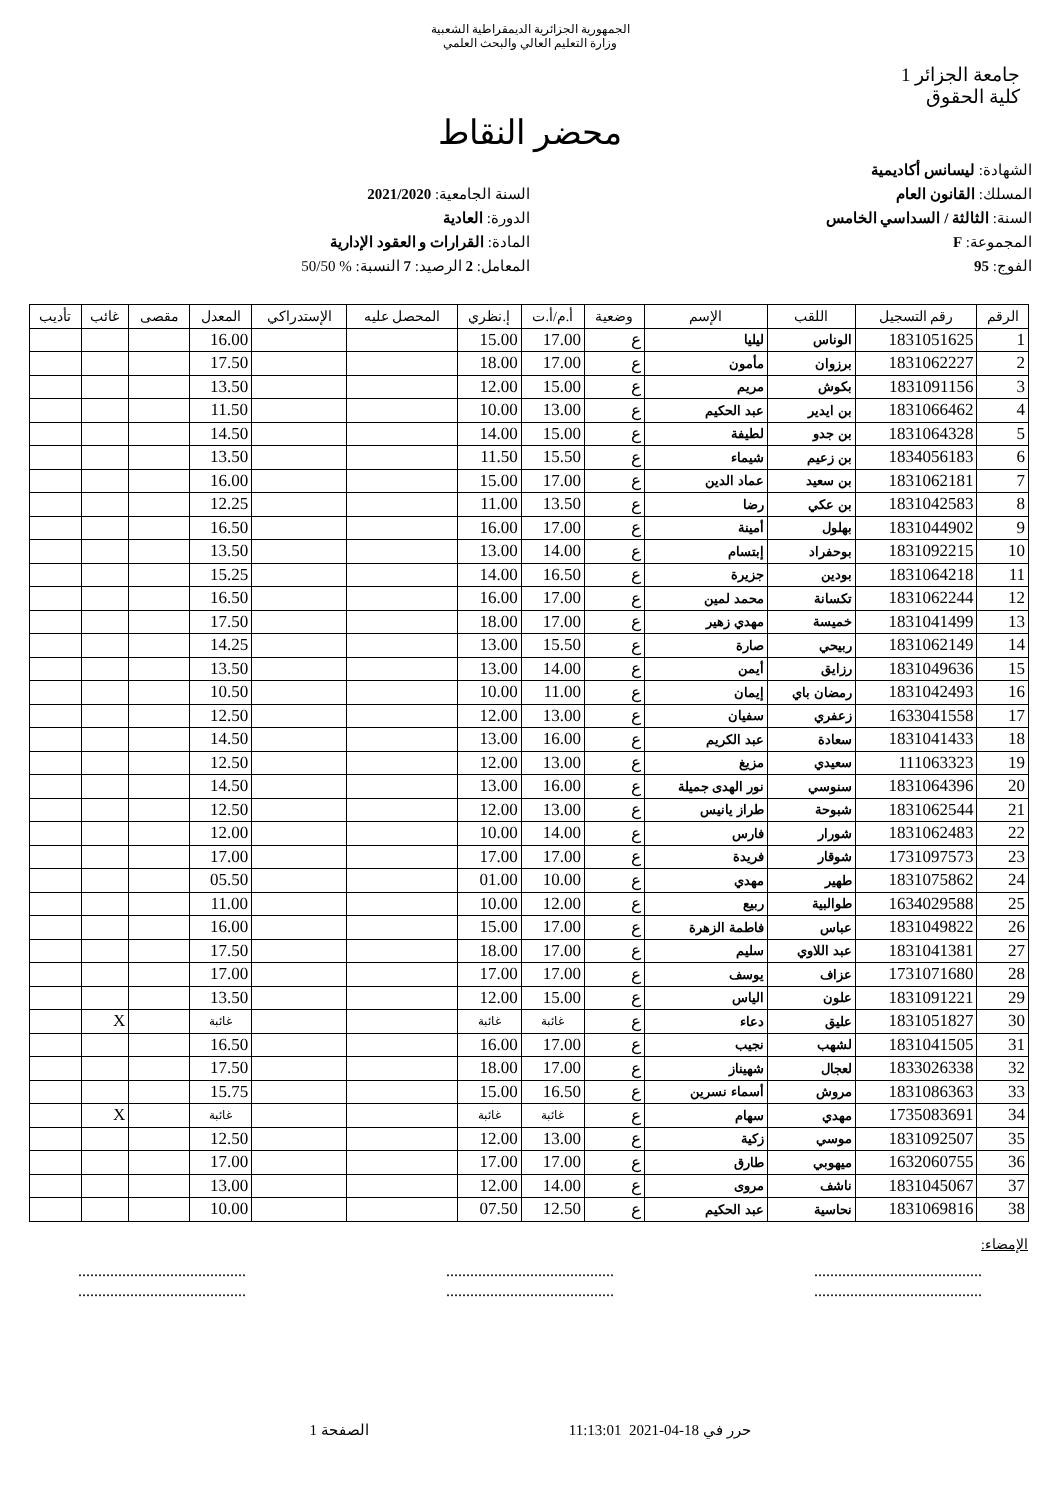الجمهورية الجزائرية الديمقراطية الشعبية
وزارة التعليم العالي والبحث العلمي
جامعة الجزائر 1
كلية الحقوق
محضر النقاط
الشهادة: ليسانس أكاديمية
المسلك: القانون العام
السنة: الثالثة / السداسي الخامس
المجموعة: F
الفوج: 95
السنة الجامعية: 2021/2020
الدورة: العادية
المادة: القرارات و العقود الإدارية
المعامل: 2 الرصيد: 7 النسبة: % 50/50
| الرقم | رقم التسجيل | اللقب | الإسم | وضعية | أ.م/أ.ت | إ.نظري | المحصل عليه | الإستدراكي | المعدل | مقصى | غائب | تأديب |
| --- | --- | --- | --- | --- | --- | --- | --- | --- | --- | --- | --- | --- |
| 1 | 1831051625 | الوناس | ليليا | ع | 17.00 | 15.00 | | | 16.00 | | | |
| 2 | 1831062227 | برزوان | مأمون | ع | 17.00 | 18.00 | | | 17.50 | | | |
| 3 | 1831091156 | بكوش | مريم | ع | 15.00 | 12.00 | | | 13.50 | | | |
| 4 | 1831066462 | بن ايدير | عبد الحكيم | ع | 13.00 | 10.00 | | | 11.50 | | | |
| 5 | 1831064328 | بن جدو | لطيفة | ع | 15.00 | 14.00 | | | 14.50 | | | |
| 6 | 1834056183 | بن زعيم | شيماء | ع | 15.50 | 11.50 | | | 13.50 | | | |
| 7 | 1831062181 | بن سعيد | عماد الدين | ع | 17.00 | 15.00 | | | 16.00 | | | |
| 8 | 1831042583 | بن عكي | رضا | ع | 13.50 | 11.00 | | | 12.25 | | | |
| 9 | 1831044902 | بهلول | أمينة | ع | 17.00 | 16.00 | | | 16.50 | | | |
| 10 | 1831092215 | بوحفراد | إبتسام | ع | 14.00 | 13.00 | | | 13.50 | | | |
| 11 | 1831064218 | بودين | جزيرة | ع | 16.50 | 14.00 | | | 15.25 | | | |
| 12 | 1831062244 | تكسانة | محمد لمين | ع | 17.00 | 16.00 | | | 16.50 | | | |
| 13 | 1831041499 | خميسة | مهدي زهير | ع | 17.00 | 18.00 | | | 17.50 | | | |
| 14 | 1831062149 | ربيحي | صارة | ع | 15.50 | 13.00 | | | 14.25 | | | |
| 15 | 1831049636 | رزايق | أيمن | ع | 14.00 | 13.00 | | | 13.50 | | | |
| 16 | 1831042493 | رمضان باي | إيمان | ع | 11.00 | 10.00 | | | 10.50 | | | |
| 17 | 1633041558 | زعفري | سفيان | ع | 13.00 | 12.00 | | | 12.50 | | | |
| 18 | 1831041433 | سعادة | عبد الكريم | ع | 16.00 | 13.00 | | | 14.50 | | | |
| 19 | 111063323 | سعيدي | مزيغ | ع | 13.00 | 12.00 | | | 12.50 | | | |
| 20 | 1831064396 | سنوسي | نور الهدى جميلة | ع | 16.00 | 13.00 | | | 14.50 | | | |
| 21 | 1831062544 | شبوحة | طراز يانيس | ع | 13.00 | 12.00 | | | 12.50 | | | |
| 22 | 1831062483 | شورار | فارس | ع | 14.00 | 10.00 | | | 12.00 | | | |
| 23 | 1731097573 | شوقار | فريدة | ع | 17.00 | 17.00 | | | 17.00 | | | |
| 24 | 1831075862 | طهير | مهدي | ع | 10.00 | 01.00 | | | 05.50 | | | |
| 25 | 1634029588 | طوالبية | ربيع | ع | 12.00 | 10.00 | | | 11.00 | | | |
| 26 | 1831049822 | عباس | فاطمة الزهرة | ع | 17.00 | 15.00 | | | 16.00 | | | |
| 27 | 1831041381 | عبد اللاوي | سليم | ع | 17.00 | 18.00 | | | 17.50 | | | |
| 28 | 1731071680 | عزاف | يوسف | ع | 17.00 | 17.00 | | | 17.00 | | | |
| 29 | 1831091221 | علون | الياس | ع | 15.00 | 12.00 | | | 13.50 | | | |
| 30 | 1831051827 | عليق | دعاء | ع | غائبة | غائبة | | | غائبة | | X | |
| 31 | 1831041505 | لشهب | نجيب | ع | 17.00 | 16.00 | | | 16.50 | | | |
| 32 | 1833026338 | لعجال | شهيناز | ع | 17.00 | 18.00 | | | 17.50 | | | |
| 33 | 1831086363 | مروش | أسماء نسرين | ع | 16.50 | 15.00 | | | 15.75 | | | |
| 34 | 1735083691 | مهدي | سهام | ع | غائبة | غائبة | | | غائبة | | X | |
| 35 | 1831092507 | موسي | زكية | ع | 13.00 | 12.00 | | | 12.50 | | | |
| 36 | 1632060755 | ميهوبي | طارق | ع | 17.00 | 17.00 | | | 17.00 | | | |
| 37 | 1831045067 | ناشف | مروى | ع | 14.00 | 12.00 | | | 13.00 | | | |
| 38 | 1831069816 | نحاسية | عبد الحكيم | ع | 12.50 | 07.50 | | | 10.00 | | | |
الإمضاء:
..........................................
....................................................................................
....................................................................................
..........................................
حرر في 18-04-2021 11:13:01 الصفحة 1